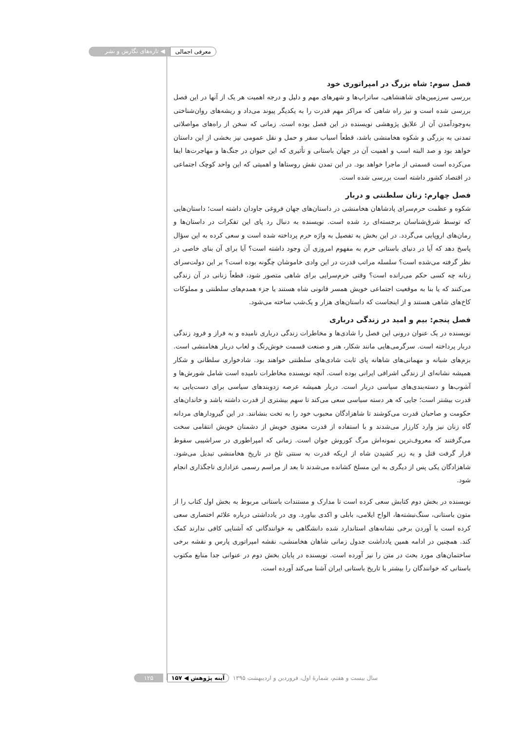معرفی اجمالی ◀ تازه‌های نگارش و نشر
فصل سوم: شاه بزرگ در امپراتوری خود
بررسی سرزمین‌های شاهنشاهی، ساتراپ‌ها و شهرهای مهم و دلیل و درجه اهمیت هر یک از آنها در این فصل بررسی شده است و نیز راه شاهی که مراکز مهم قدرت را به یکدیگر پیوند می‌داد و ریشه‌های روان‌شناختی به‌وجودآمدن آن از علایق پژوهشی نویسنده در این فصل بوده است. زمانی که سخن از راه‌های مواصلاتی تمدنی به بزرگی و شکوه هخامنشی باشد، قطعاً اسباب سفر و حمل و نقل عمومی نیز بخشی از این داستان خواهد بود و صد البته اسب و اهمیت آن در جهان باستانی و تأثیری که این حیوان در جنگ‌ها و مهاجرت‌ها ایفا می‌کرده است قسمتی از ماجرا خواهد بود. در این تمدن نقش روستاها و اهمیتی که این واحد کوچک اجتماعی در اقتصاد کشور داشته است بررسی شده است.
فصل چهارم: زنان سلطنتی و دربار
شکوه و عظمت حرم‌سرای پادشاهان هخامنشی در داستان‌های جهان فروغی جاودان داشته است؛ داستان‌هایی که توسط شرق‌شناسان برجسته‌ای رد شده است. نویسنده به دنبال رد پای این تفکرات در داستان‌ها و رمان‌های اروپایی می‌گردد. در این بخش به تفصیل به واژه حرم پرداخته شده است و سعی کرده به این سؤال پاسخ دهد که آیا در دنیای باستانی حرم به مفهوم امروزی آن وجود داشته است؟ آیا برای آن بنای خاصی در نظر گرفته می‌شده است؟ سلسله مراتب قدرت در این وادی خاموشان چگونه بوده است؟ بر این دولت‌سرای زنانه چه کسی حکم می‌رانده است؟ وقتی حرم‌سرایی برای شاهی متصور شود، قطعاً زنانی در آن زندگی می‌کنند که یا بنا به موقعیت اجتماعی خویش همسر قانونی شاه هستند یا جزء همدم‌های سلطنتی و مملوکات کاخ‌های شاهی هستند و از اینجاست که داستان‌های هزار و یک‌شب ساخته می‌شود.
فصل پنجم: بیم و امید در زندگی درباری
نویسنده در یک عنوان درونی این فصل را شادی‌ها و مخاطرات زندگی درباری نامیده و به فراز و فرود زندگی دربار پرداخته است. سرگرمی‌هایی مانند شکار، هنر و صنعت قسمت خوش‌رنگ و لعاب دربار هخامنشی است. بزم‌های شبانه و مهمانی‌های شاهانه پای ثابت شادی‌های سلطنتی خواهند بود. شادخواری سلطانی و شکار همیشه نشانه‌ای از زندگی اشرافی ایرانی بوده است. آنچه نویسنده مخاطرات نامیده است شامل شورش‌ها و آشوب‌ها و دسته‌بندی‌های سیاسی دربار است. دربار همیشه عرصه زدوبندهای سیاسی برای دست‌یابی به قدرت بیشتر است؛ جایی که هر دسته سیاسی سعی می‌کند تا سهم بیشتری از قدرت داشته باشد و خاندان‌های حکومت و صاحبان قدرت می‌کوشند تا شاهزادگان محبوب خود را به تخت بنشانند. در این گیرودارهای مردانه گاه زنان نیز وارد کارزار می‌شدند و با استفاده از قدرت معنوی خویش از دشمنان خویش انتقامی سخت می‌گرفتند که معروف‌ترین نمونه‌اش مرگ کوروش جوان است. زمانی که امپراطوری در سراشیبی سقوط قرار گرفت قتل و به زیر کشیدن شاه از اریکه قدرت به سنتی تلخ در تاریخ هخامنشی تبدیل می‌شود. شاهزادگان یکی پس از دیگری به این مسلخ کشانده می‌شدند تا بعد از مراسم رسمی عزاداری تاجگذاری انجام شود.
نویسنده در بخش دوم کتابش سعی کرده است تا مدارک و مستندات باستانی مربوط به بخش اول کتاب را از متون باستانی، سنگ‌نبشته‌ها، الواح ایلامی، بابلی و اکدی بیاورد. وی در یادداشتی درباره علائم اختصاری سعی کرده است با آوردن برخی نشانه‌های استاندارد شده دانشگاهی به خوانندگانی که آشنایی کافی ندارند کمک کند. همچنین در ادامه همین یادداشت جدول زمانی شاهان هخامنشی، نقشه امپراتوری پارس و نقشه برخی ساختمان‌های مورد بحث در متن را نیز آورده است. نویسنده در پایان بخش دوم در عنوانی جدا منابع مکتوب باستانی که خوانندگان را بیشتر با تاریخ باستانی ایران آشنا می‌کند آورده است.
سال بیست و هفتم، شمارهٔ اول، فروردین و اردیبهشت ۱۳۹۵ آینه پژوهش ◀ ۱۵۷ ۱۲۵